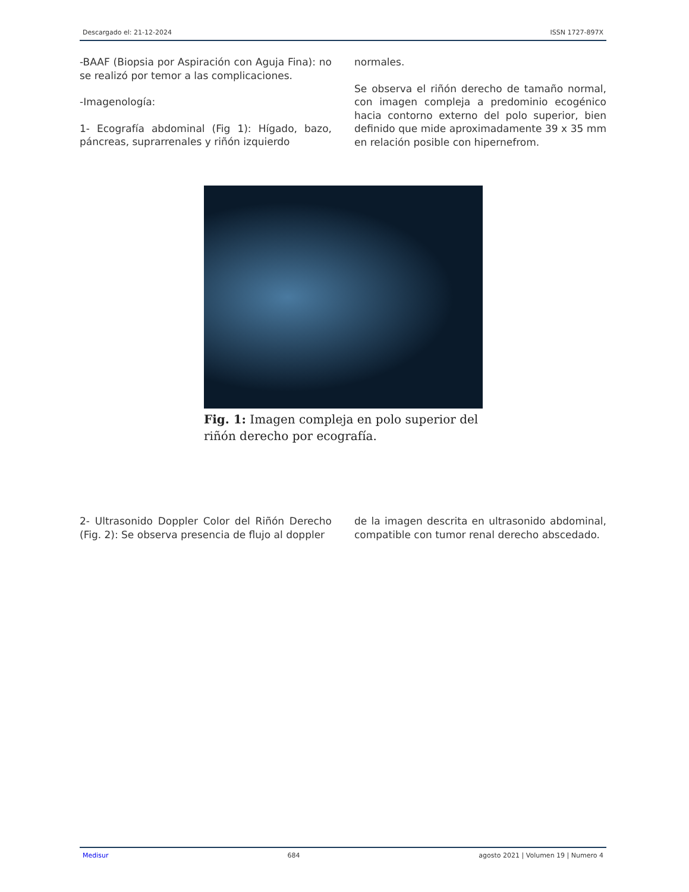Descargado el: 21-12-2024 ISSN 1727-897X
-BAAF (Biopsia por Aspiración con Aguja Fina): no se realizó por temor a las complicaciones.
-Imagenología:
1- Ecografía abdominal (Fig 1): Hígado, bazo, páncreas, suprarrenales y riñón izquierdo
normales.
Se observa el riñón derecho de tamaño normal, con imagen compleja a predominio ecogénico hacia contorno externo del polo superior, bien definido que mide aproximadamente 39 x 35 mm en relación posible con hipernefrom.
Fig. 1: Imagen compleja en polo superior del riñón derecho por ecografía.
2- Ultrasonido Doppler Color del Riñón Derecho (Fig. 2): Se observa presencia de flujo al doppler
de la imagen descrita en ultrasonido abdominal, compatible con tumor renal derecho abscedado.
Medisur 684 agosto 2021 | Volumen 19 | Numero 4